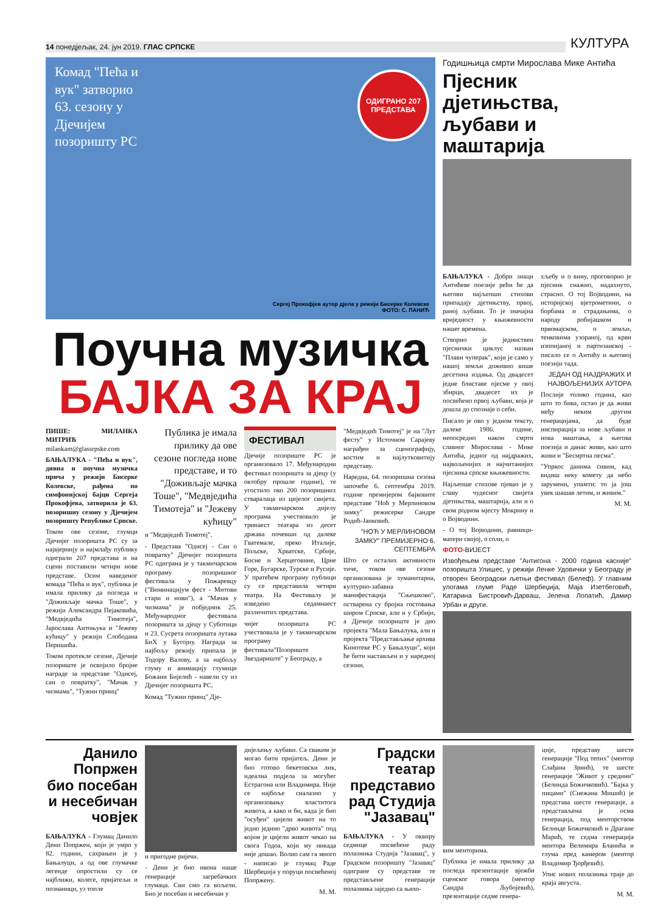14 понедјељак, 24. јун 2019. ГЛАС СРПСКЕ КУЛТУРА
Комад "Пећа и вук" затворио 63. сезону у Дјечијем позоришту РС
ОДИГРАНО 207 ПРЕДСТАВА
Сергеј Прокофјев аутор дјела у режији Бисерке Колевске
ФОТО: С. ПАНИЋ
Поучна музичка
БАЈКА ЗА КРАЈ
ПИШЕ: МИЛАНКА МИТРИЋ
milankam@glassrpske.com
БАЊАЛУКА - "Пећа и вук", дивна и поучна музичка прича у режији Бисерке Колевске, рађена по симфонијској бајци Сергеја Прокофјева, затворила је 63. позоришну сезону у Дјечијем позоришту Републике Српске.
Током ове сезоне, глумци Дјечијег позоришта РС су за највјернију и најмлађу публику одиграли 207 представа и на сцени поставили четири нове представе. Осим наведеног комада "Пећа и вук", публика је имала прилику да погледа и "Доживљаје мачка Тоше", у режији Александра Пејаковића, "Медвједића Тимотеја", Јарослава Антоњука и "Јежеву кућицу" у режији Слободана Перишића.
Током протекле сезоне, Дјечије позориште је освојило бројне награде за представе "Одисеј, сан о повратку", "Мачак у чизмама", "Тужни принц"
Публика је имала прилику да ове сезоне погледа нове представе, и то "Доживљаје мачка Тоше", "Медвједића Тимотеја" и "Јежеву кућицу"
и "Медвједић Тимотеј".
- Представа "Одисеј - Сан о повратку" Дјечијег позоришта РС одиграна је у такмичарском програму позоришног фестивала у Пожаревцу ("Виминацијум фест - Митови стари и нови"), а "Мачак у чизмама" је побједник 25. Међународног фестивала позоришта за дјецу у Суботици и 23. Сусрета позоришта лутака БиХ у Бугојну. Награда за најбољу режију припала је Тодору Валову, а за најбољу глуму и анимацију глумици Божани Бијелић - навели су из Дјечијег позоришта РС.
Комад "Тужни принц" Дје-
ФЕСТИВАЛ
Дјечије позориште РС је организовало 17. Међународни фестивал позоришта за дјецу (у октобру прошле године), те угостило око 200 позоришних стваралаца из цијелог свијета. У такмичарском дијелу програма учествовало је тринаест театара из десет држава почевши од далеке Гватемале, преко Италије, Пољске, Хрватске, Србије, Босне и Херцеговине, Црне Горе, Бугарске, Турске и Русије. У пратећем програму публици су се представила четири театра. На Фестивалу је изведено седамнаест различитих представа.
чијег позоришта РС учествовала је у такмичарском програму фестивала"Позориште Звездариште" у Београду, а
"Медвједић Тимотеј" је на "Лут фесту" у Источном Сарајеву награђен за сценографију, костим и најлутковитију представу.
Наредна, 64. позоришна сезона започеће 6. септембра 2019. године премијером бајковите представе "Ноћ у Мерлиновом замку" режисерке Сандре Родић-Јанковић.
"НОЋ У МЕРЛИНОВОМ ЗАМКУ" ПРЕМИЈЕРНО 6. СЕПТЕМБРА
Што се осталих активности тиче, током ове сезоне организована је хуманитарна, културно-забавна манифестација "Сњешково", остварена су бројна гостовања широм Српске, али и у Србији, а Дјечије позориште је дио пројекта "Мала Бањалука, али и пројекта "Представљање архива Кинотеке РС у Бањалуци", који ће бити настављен и у наредној сезони.
Годишњица смрти Мирослава Мике Антића
Пјесник дјетињства, љубави и маштарија
БАЊАЛУКА - Добри знаци Антићеве поезије рећи ће да његови најљепши стихови припадају дјетињству, првој, раној љубави. То је значајна вриједност у књижевности нашег времена.
Створио је јединствен пјеснички циклус назван "Плави чуперак", који је само у нашој земљи доживио више десетина издања. Од двадесет једне блиставе пјесме у овој збирци, двадесет их је посвећено првој љубави, која је дошла до спознаје о себи.
Писало је ово у једном тексту, далеке 1986. године, непосредно након смрти славног Мирослава - Мике Антића, једног од најдражих, највољенијих и најчитанијих пјесника српске књижевности.
Најљепше стихове пјевао је у славу чудесног свијета дјетињства, маштарија, али и о свом родном мјесту Мокрину и о Војводини.
- О тој Војводини, равници-матери својој, о соли, о
хљебу и о вину, проговорио је пјесник снажно, надахнуто, страсно. О тој Војводини, на историјској вјетрометини, о борбама и страдањима, о народу робијашком и првомајском, о земљи, тенковима узораној, од крви изопијаној и партизанској - писало се о Антићу и његовој поезији тада.
ЈЕДАН ОД НАЈДРАЖИХ И НАЈВОЉЕНИЈИХ АУТОРА
Послије толико година, као што то бива, остао је да живи међу неким другим генерацијама, да буде инспирација за нове љубави и нова маштања, а његова поезија и данас живи, као што живи и "Бесмртна песма".
"Упркос данима сивим, кад видиш неку комету да небо зарумени, упамти: то ја још увек шашав летим, и живим."
М. М.
ФОТО-ВИЈЕСТ
Извођењем представе "Антигона - 2000 година касније" позоришта Улишес, у режији Ленке Удовички у Београду је отворен Београдски љетњи фестивал (Белеф). У главним улогама глуме Раде Шербеџија, Маја Изетбеговић, Катарина Бистровић-Дарваш, Јелена Лопатић, Дамир Урбан и други.
Данило Попржен био посебан и несебичан човјек
БАЊАЛУКА - Глумац Данило Дени Попржен, који је умро у 82. години, сахрањен је у Бањалуци, а од ове глумачке легенде опростили су се најближи, колеге, пријатељи и познаници, уз топле
и пригодне ријечи.
- Дени је био икона наше генерације загребачких глумаца. Сви смо га вољели. Био је посебан и несебичан у
дијељењу љубави. Са сваким је могао бити пријатељ. Дени је био готово бекетовски лик, идеална подјела за могућег Естрагона или Владимира. Није се најбоље сналазио у организовању властитога живота, а како и би, када је био "осуђен" цијели живот на то једно једино "дрво живота" под којим је цијели живот чекао на свога Годоа, који му никада није дошао. Волио сам га много - написао је глумац Раде Шербеџија у поруци посвећеној Попржену.
М. М.
Градски театар представио рад Студија "Јазавац"
БАЊАЛУКА - У оквиру седмице посвећене раду полазника Студија "Јазавац", у Градском позоришту "Јазавац" одигране су представе те представљене генерације полазника заједно са њихо-
вим менторима.
Публика је имала прилику да погледа презентације вјежби сценског говора (ментор Сандра Љубојевић), презентације седме генера-
ције, представу шесте генерације "Под тепих" (ментор Слађана Зрнић), те шесте генерације "Живот у средини" (Белинда Божичковић). "Бајка у пицами" (Снежана Мишић) је представа шесте генерације, а представљена је осма генерација, под менторством Белинде Божичковић и Драгане Марић, те седма генерација ментора Велимира Бланића и глума пред камером (ментор Владимир Ђорђевић).
Упис нових полазника траје до краја августа.
М. М.